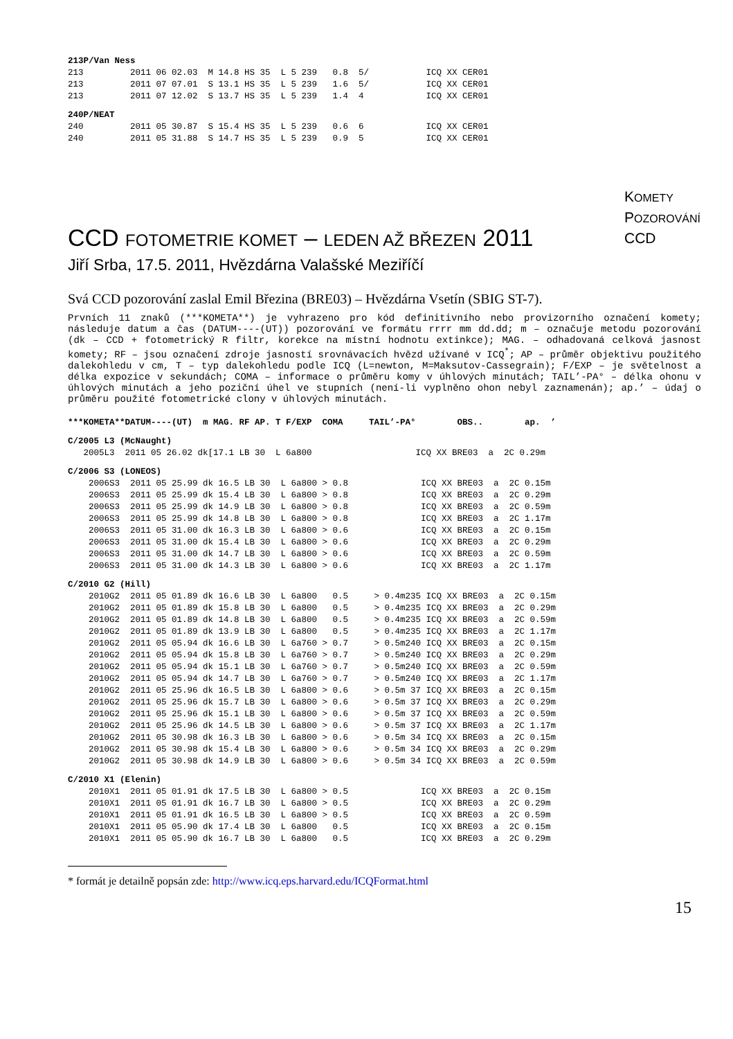213P/Van Ness
213         2011 06 02.03  M 14.8 HS 35  L 5 239   0.8  5/           ICQ XX CER01
213         2011 07 07.01  S 13.1 HS 35  L 5 239   1.6  5/           ICQ XX CER01
213         2011 07 12.02  S 13.7 HS 35  L 5 239   1.4  4            ICQ XX CER01
240P/NEAT
240         2011 05 30.87  S 15.4 HS 35  L 5 239   0.6  6            ICQ XX CER01
240         2011 05 31.88  S 14.7 HS 35  L 5 239   0.9  5            ICQ XX CER01
KOMETY
POZOROVÁNÍ
CCD
CCD FOTOMETRIE KOMET – LEDEN AŽ BŘEZEN 2011
Jiří Srba, 17.5. 2011, Hvězdárna Valašské Meziříčí
Svá CCD pozorování zaslal Emil Březina (BRE03) – Hvězdárna Vsetín (SBIG ST-7).
Prvních 11 znaků (***KOMETA**) je vyhrazeno pro kód definitivního nebo provizorního označení komety; následuje datum a čas (DATUM----(UT)) pozorování ve formátu rrrr mm dd.dd; m – označuje metodu pozorování (dk – CCD + fotometrický R filtr, korekce na místní hodnotu extinkce); MAG. – odhadovaná celková jasnost komety; RF – jsou označení zdroje jasností srovnávacích hvězd užívané v ICQ<sup>*</sup>; AP – průměr objektivu použitého dalekohledu v cm, T – typ dalekohledu podle ICQ (L=newton, M=Maksutov-Cassegrain); F/EXP – je světelnost a délka expozice v sekundách; COMA – informace o průměru komy v úhlových minutách; TAIL’-PA° – délka ohonu v úhlových minutách a jeho poziční úhel ve stupních (není-li vyplněno ohon nebyl zaznamenán); ap.’ – údaj o průměru použité fotometrické clony v úhlových minutách.
***KOMETA**DATUM----(UT)  m MAG. RF AP. T F/EXP  COMA     TAIL’-PA°        OBS..        ap.  ’
C/2005 L3 (McNaught)
   2005L3  2011 05 26.02 dk[17.1 LB 30  L 6a800                    ICQ XX BRE03  a  2C 0.29m
C/2006 S3 (LONEOS)
    2006S3  2011 05 25.99 dk 16.5 LB 30  L 6a800 > 0.8              ICQ XX BRE03  a  2C 0.15m
    2006S3  2011 05 25.99 dk 15.4 LB 30  L 6a800 > 0.8              ICQ XX BRE03  a  2C 0.29m
    2006S3  2011 05 25.99 dk 14.9 LB 30  L 6a800 > 0.8              ICQ XX BRE03  a  2C 0.59m
    2006S3  2011 05 25.99 dk 14.8 LB 30  L 6a800 > 0.8              ICQ XX BRE03  a  2C 1.17m
    2006S3  2011 05 31.00 dk 16.3 LB 30  L 6a800 > 0.6              ICQ XX BRE03  a  2C 0.15m
    2006S3  2011 05 31.00 dk 15.4 LB 30  L 6a800 > 0.6              ICQ XX BRE03  a  2C 0.29m
    2006S3  2011 05 31.00 dk 14.7 LB 30  L 6a800 > 0.6              ICQ XX BRE03  a  2C 0.59m
    2006S3  2011 05 31.00 dk 14.3 LB 30  L 6a800 > 0.6              ICQ XX BRE03  a  2C 1.17m
C/2010 G2 (Hill)
    2010G2  2011 05 01.89 dk 16.6 LB 30  L 6a800   0.5     > 0.4m235 ICQ XX BRE03  a  2C 0.15m
    2010G2  2011 05 01.89 dk 15.8 LB 30  L 6a800   0.5     > 0.4m235 ICQ XX BRE03  a  2C 0.29m
    2010G2  2011 05 01.89 dk 14.8 LB 30  L 6a800   0.5     > 0.4m235 ICQ XX BRE03  a  2C 0.59m
    2010G2  2011 05 01.89 dk 13.9 LB 30  L 6a800   0.5     > 0.4m235 ICQ XX BRE03  a  2C 1.17m
    2010G2  2011 05 05.94 dk 16.6 LB 30  L 6a760 > 0.7     > 0.5m240 ICQ XX BRE03  a  2C 0.15m
    2010G2  2011 05 05.94 dk 15.8 LB 30  L 6a760 > 0.7     > 0.5m240 ICQ XX BRE03  a  2C 0.29m
    2010G2  2011 05 05.94 dk 15.1 LB 30  L 6a760 > 0.7     > 0.5m240 ICQ XX BRE03  a  2C 0.59m
    2010G2  2011 05 05.94 dk 14.7 LB 30  L 6a760 > 0.7     > 0.5m240 ICQ XX BRE03  a  2C 1.17m
    2010G2  2011 05 25.96 dk 16.5 LB 30  L 6a800 > 0.6     > 0.5m 37 ICQ XX BRE03  a  2C 0.15m
    2010G2  2011 05 25.96 dk 15.7 LB 30  L 6a800 > 0.6     > 0.5m 37 ICQ XX BRE03  a  2C 0.29m
    2010G2  2011 05 25.96 dk 15.1 LB 30  L 6a800 > 0.6     > 0.5m 37 ICQ XX BRE03  a  2C 0.59m
    2010G2  2011 05 25.96 dk 14.5 LB 30  L 6a800 > 0.6     > 0.5m 37 ICQ XX BRE03  a  2C 1.17m
    2010G2  2011 05 30.98 dk 16.3 LB 30  L 6a800 > 0.6     > 0.5m 34 ICQ XX BRE03  a  2C 0.15m
    2010G2  2011 05 30.98 dk 15.4 LB 30  L 6a800 > 0.6     > 0.5m 34 ICQ XX BRE03  a  2C 0.29m
    2010G2  2011 05 30.98 dk 14.9 LB 30  L 6a800 > 0.6     > 0.5m 34 ICQ XX BRE03  a  2C 0.59m
C/2010 X1 (Elenin)
    2010X1  2011 05 01.91 dk 17.5 LB 30  L 6a800 > 0.5              ICQ XX BRE03  a  2C 0.15m
    2010X1  2011 05 01.91 dk 16.7 LB 30  L 6a800 > 0.5              ICQ XX BRE03  a  2C 0.29m
    2010X1  2011 05 01.91 dk 16.5 LB 30  L 6a800 > 0.5              ICQ XX BRE03  a  2C 0.59m
    2010X1  2011 05 05.90 dk 17.4 LB 30  L 6a800   0.5              ICQ XX BRE03  a  2C 0.15m
    2010X1  2011 05 05.90 dk 16.7 LB 30  L 6a800   0.5              ICQ XX BRE03  a  2C 0.29m
* formát je detailně popsán zde: http://www.icq.eps.harvard.edu/ICQFormat.html
15